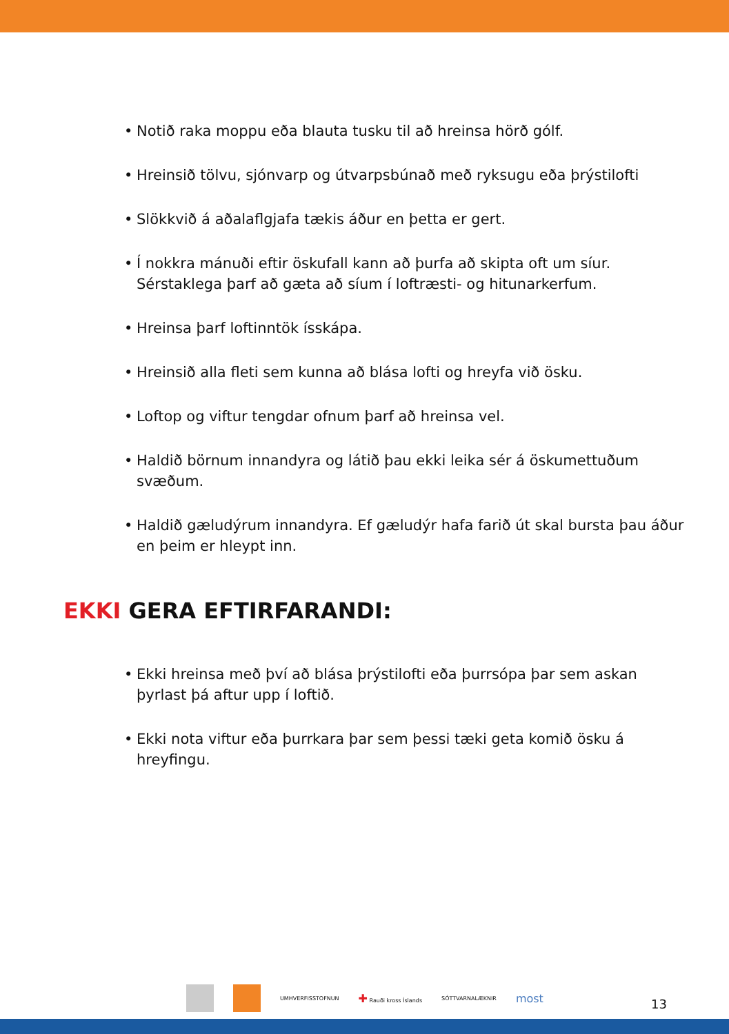• Notið raka moppu eða blauta tusku til að hreinsa hörð gólf.
• Hreinsið tölvu, sjónvarp og útvarpsbúnað með ryksugu eða þrýstilofti
• Slökkvið á aðalaflgjafa tækis áður en þetta er gert.
• Í nokkra mánuði eftir öskufall kann að þurfa að skipta oft um síur. Sérstaklega þarf að gæta að síum í loftræsti- og hitunarkerfum.
• Hreinsa þarf loftinntök ísskápa.
• Hreinsið alla fleti sem kunna að blása lofti og hreyfa við ösku.
• Loftop og viftur tengdar ofnum þarf að hreinsa vel.
• Haldið börnum innandyra og látið þau ekki leika sér á öskumettuðum svæðum.
• Haldið gæludýrum innandyra. Ef gæludýr hafa farið út skal bursta þau áður en þeim er hleypt inn.
EKKI GERA EFTIRFARANDI:
• Ekki hreinsa með því að blása þrýstilofti eða þurrsópa þar sem askan þyrlast þá aftur upp í loftið.
• Ekki nota viftur eða þurrkara þar sem þessi tæki geta komið ösku á hreyfingu.
UMHVERFISSTOFNUN
✚ Rauði kross Íslands SÓTTVARNALÆKNIR
most
13